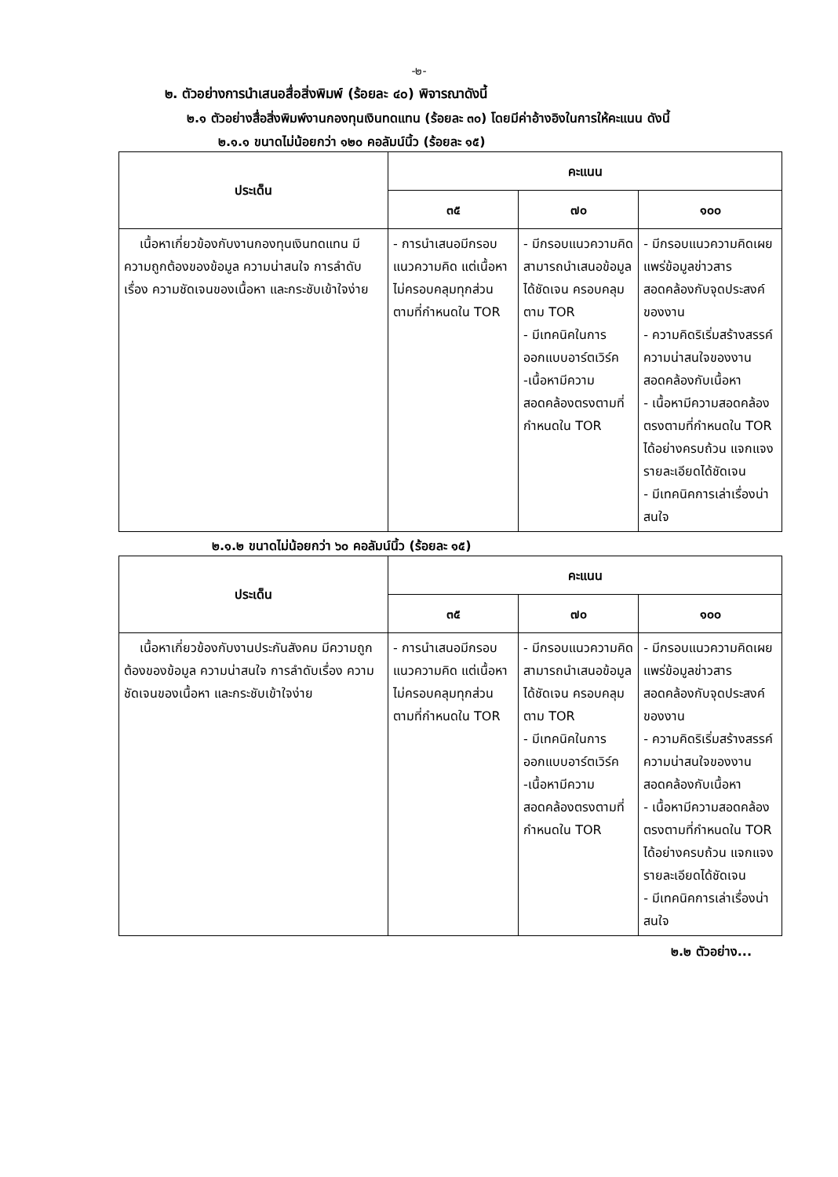-๒-
๒. ตัวอย่างการนำเสนอสื่อสิ่งพิมพ์ (ร้อยละ ๔๐) พิจารณาดังนี้
๒.๑ ตัวอย่างสื่อสิ่งพิมพ์งานกองทุนเงินทดแทน (ร้อยละ ๓๐) โดยมีค่าอ้างอิงในการให้คะแนน ดังนี้
๒.๑.๑ ขนาดไม่น้อยกว่า ๑๒๐ คอลัมน์นิ้ว (ร้อยละ ๑๕)
| ประเด็น | คะแนน | | |
| --- | --- | --- | --- |
| | ๓๕ | ๗๐ | ๑๐๐ |
| เนื้อหาเกี่ยวข้องกับงานกองทุนเงินทดแทน มีความถูกต้องของข้อมูล ความน่าสนใจ การลำดับเรื่อง ความชัดเจนของเนื้อหา และกระชับเข้าใจง่าย | - การนำเสนอมีกรอบแนวความคิด แต่เนื้อหาไม่ครอบคลุมทุกส่วนตามที่กำหนดใน TOR | - มีกรอบแนวความคิดสามารถนำเสนอข้อมูลได้ชัดเจน ครอบคลุมตาม TOR - มีเทคนิคในการออกแบบอาร์ตเวิร์ค -เนื้อหามีความสอดคล้องตรงตามที่กำหนดใน TOR | - มีกรอบแนวความคิดเผยแพร่ข้อมูลข่าวสารสอดคล้องกับจุดประสงค์ของงาน - ความคิดริเริ่มสร้างสรรค์ ความน่าสนใจของงานสอดคล้องกับเนื้อหา - เนื้อหามีความสอดคล้องตรงตามที่กำหนดใน TOR ได้อย่างครบถ้วน แจกแจงรายละเอียดได้ชัดเจน - มีเทคนิคการเล่าเรื่องน่าสนใจ |
๒.๑.๒ ขนาดไม่น้อยกว่า ๖๐ คอลัมน์นิ้ว (ร้อยละ ๑๕)
| ประเด็น | คะแนน | | |
| --- | --- | --- | --- |
| | ๓๕ | ๗๐ | ๑๐๐ |
| เนื้อหาเกี่ยวข้องกับงานประกันสังคม มีความถูกต้องของข้อมูล ความน่าสนใจ การลำดับเรื่อง ความชัดเจนของเนื้อหา และกระชับเข้าใจง่าย | - การนำเสนอมีกรอบแนวความคิด แต่เนื้อหาไม่ครอบคลุมทุกส่วนตามที่กำหนดใน TOR | - มีกรอบแนวความคิดสามารถนำเสนอข้อมูลได้ชัดเจน ครอบคลุมตาม TOR - มีเทคนิคในการออกแบบอาร์ตเวิร์ค -เนื้อหามีความสอดคล้องตรงตามที่กำหนดใน TOR | - มีกรอบแนวความคิดเผยแพร่ข้อมูลข่าวสารสอดคล้องกับจุดประสงค์ของงาน - ความคิดริเริ่มสร้างสรรค์ ความน่าสนใจของงานสอดคล้องกับเนื้อหา - เนื้อหามีความสอดคล้องตรงตามที่กำหนดใน TOR ได้อย่างครบถ้วน แจกแจงรายละเอียดได้ชัดเจน - มีเทคนิคการเล่าเรื่องน่าสนใจ |
๒.๒ ตัวอย่าง...